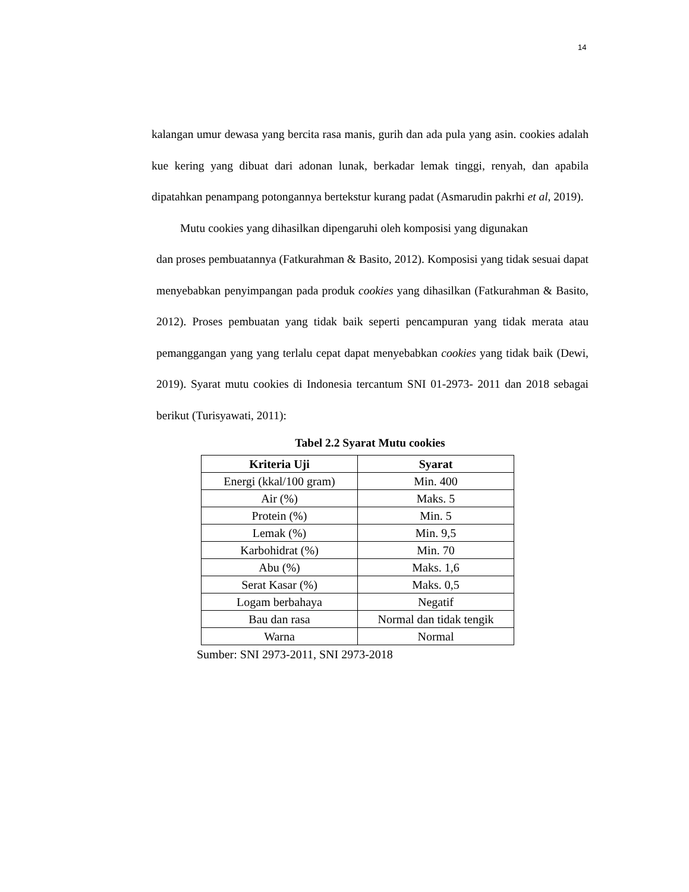14
kalangan umur dewasa yang bercita rasa manis, gurih dan ada pula yang asin. cookies adalah kue kering yang dibuat dari adonan lunak, berkadar lemak tinggi, renyah, dan apabila dipatahkan penampang potongannya bertekstur kurang padat (Asmarudin pakrhi et al, 2019).
Mutu cookies yang dihasilkan dipengaruhi oleh komposisi yang digunakan
dan proses pembuatannya (Fatkurahman & Basito, 2012). Komposisi yang tidak sesuai dapat menyebabkan penyimpangan pada produk cookies yang dihasilkan (Fatkurahman & Basito, 2012). Proses pembuatan yang tidak baik seperti pencampuran yang tidak merata atau pemanggangan yang yang terlalu cepat dapat menyebabkan cookies yang tidak baik (Dewi, 2019). Syarat mutu cookies di Indonesia tercantum SNI 01-2973- 2011 dan 2018 sebagai berikut (Turisyawati, 2011):
Tabel 2.2 Syarat Mutu cookies
| Kriteria Uji | Syarat |
| --- | --- |
| Energi (kkal/100 gram) | Min. 400 |
| Air (%) | Maks. 5 |
| Protein (%) | Min. 5 |
| Lemak (%) | Min. 9,5 |
| Karbohidrat (%) | Min. 70 |
| Abu (%) | Maks. 1,6 |
| Serat Kasar (%) | Maks. 0,5 |
| Logam berbahaya | Negatif |
| Bau dan rasa | Normal dan tidak tengik |
| Warna | Normal |
Sumber: SNI 2973-2011, SNI 2973-2018